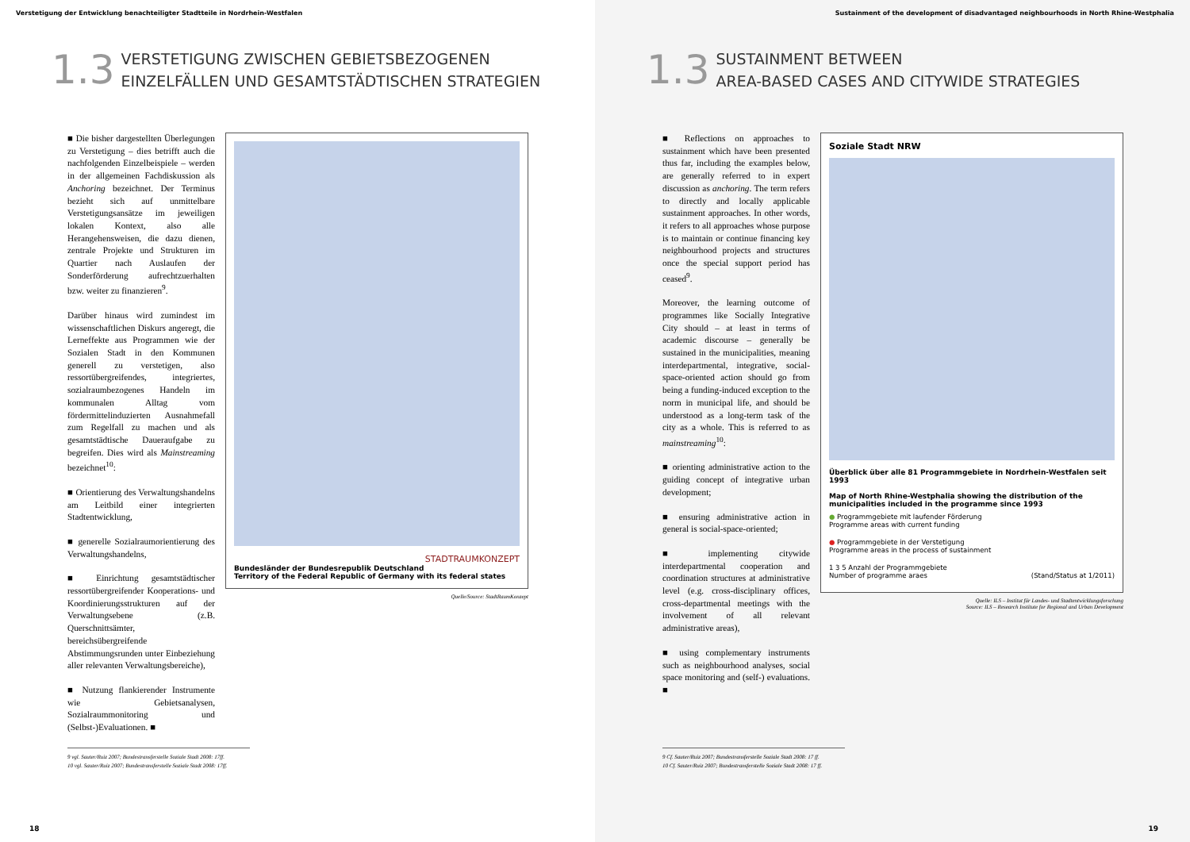Verstetigung der Entwicklung benachteiligter Stadtteile in Nordrhein-Westfalen
1.3
VERSTETIGUNG ZWISCHEN GEBIETSBEZOGENEN
EINZELFÄLLEN UND GESAMTSTÄDTISCHEN STRATEGIEN
■ Die bisher dargestellten Überlegungen zu Verstetigung – dies betrifft auch die nachfolgenden Einzelbeispiele – werden in der allgemeinen Fachdiskussion als Anchoring bezeichnet. Der Terminus bezieht sich auf unmittelbare Verstetigungsansätze im jeweiligen lokalen Kontext, also alle Herangehensweisen, die dazu dienen, zentrale Projekte und Strukturen im Quartier nach Auslaufen der Sonderförderung aufrechtzuerhalten bzw. weiter zu finanzieren<sup>9</sup>.
Darüber hinaus wird zumindest im wissenschaftlichen Diskurs angeregt, die Lerneffekte aus Programmen wie der Sozialen Stadt in den Kommunen generell zu verstetigen, also ressortübergreifendes, integriertes, sozialraumbezogenes Handeln im kommunalen Alltag vom fördermittelinduzierten Ausnahmefall zum Regelfall zu machen und als gesamtstädtische Daueraufgabe zu begreifen. Dies wird als Mainstreaming bezeichnet<sup>10</sup>:
■ Orientierung des Verwaltungshandelns am Leitbild einer integrierten Stadtentwicklung,
■ generelle Sozialraumorientierung des Verwaltungshandelns,
■ Einrichtung gesamtstädtischer ressortübergreifender Kooperations- und Koordinierungsstrukturen auf der Verwaltungsebene (z.B. Querschnittsämter, bereichsübergreifende Abstimmungsrunden unter Einbeziehung aller relevanten Verwaltungsbereiche),
■ Nutzung flankierender Instrumente wie Gebietsanalysen, Sozialraummonitoring und (Selbst-)Evaluationen. ■
STADTRAUMKONZEPT
Bundesländer der Bundesrepublik Deutschland
Territory of the Federal Republic of Germany with its federal states
Quelle/Source: StadtRaumKonzept
9 vgl. Sauter/Ruiz 2007; Bundestransferstelle Soziale Stadt 2008: 17ff.
10 vgl. Sauter/Ruiz 2007; Bundestransferstelle Soziale Stadt 2008: 17ff.
18
Sustainment of the development of disadvantaged neighbourhoods in North Rhine-Westphalia
1.3
SUSTAINMENT BETWEEN
AREA-BASED CASES AND CITYWIDE STRATEGIES
■ Reflections on approaches to sustainment which have been presented thus far, including the examples below, are generally referred to in expert discussion as anchoring. The term refers to directly and locally applicable sustainment approaches. In other words, it refers to all approaches whose purpose is to maintain or continue financing key neighbourhood projects and structures once the special support period has ceased<sup>9</sup>.
Moreover, the learning outcome of programmes like Socially Integrative City should – at least in terms of academic discourse – generally be sustained in the municipalities, meaning interdepartmental, integrative, social-space-oriented action should go from being a funding-induced exception to the norm in municipal life, and should be understood as a long-term task of the city as a whole. This is referred to as mainstreaming<sup>10</sup>:
■ orienting administrative action to the guiding concept of integrative urban development;
■ ensuring administrative action in general is social-space-oriented;
■ implementing citywide interdepartmental cooperation and coordination structures at administrative level (e.g. cross-disciplinary offices, cross-departmental meetings with the involvement of all relevant administrative areas),
■ using complementary instruments such as neighbourhood analyses, social space monitoring and (self-) evaluations. ■
Soziale Stadt NRW
Überblick über alle 81 Programmgebiete in Nordrhein-Westfalen seit 1993
Map of North Rhine-Westphalia showing the distribution of the municipalities included in the programme since 1993
● Programmgebiete mit laufender Förderung
Programme areas with current funding
● Programmgebiete in der Verstetigung
Programme areas in the process of sustainment
1 3 5 Anzahl der Programmgebiete
Number of programme araes (Stand/Status at 1/2011)
Quelle: ILS – Institut für Landes- und Stadtentwicklungsforschung
Source: ILS – Research Institute for Regional and Urban Development
9 Cf. Sauter/Ruiz 2007; Bundestransferstelle Soziale Stadt 2008: 17 ff.
10 Cf. Sauter/Ruiz 2007; Bundestransferstelle Soziale Stadt 2008: 17 ff.
19